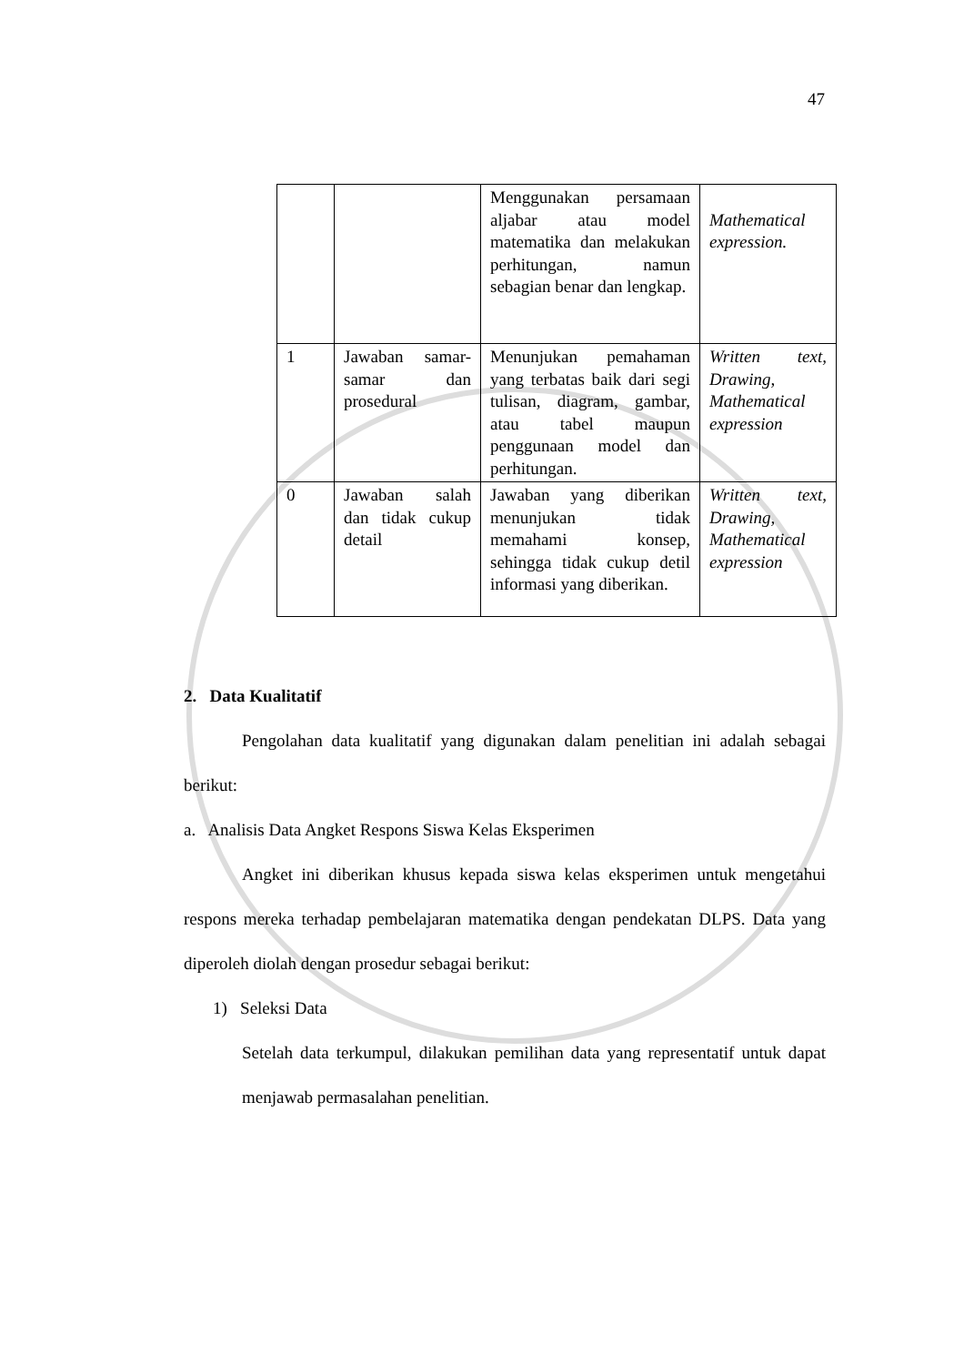47
| | | Menggunakan persamaan aljabar atau model matematika dan melakukan perhitungan, namun sebagian benar dan lengkap. | Mathematical expression. |
| 1 | Jawaban samar-samar dan prosedural | Menunjukan pemahaman yang terbatas baik dari segi tulisan, diagram, gambar, atau tabel maupun penggunaan model dan perhitungan. | Written text, Drawing, Mathematical expression |
| 0 | Jawaban salah dan tidak cukup detail | Jawaban yang diberikan menunjukan tidak memahami konsep, sehingga tidak cukup detil informasi yang diberikan. | Written text, Drawing, Mathematical expression |
2. Data Kualitatif
Pengolahan data kualitatif yang digunakan dalam penelitian ini adalah sebagai berikut:
a. Analisis Data Angket Respons Siswa Kelas Eksperimen
Angket ini diberikan khusus kepada siswa kelas eksperimen untuk mengetahui respons mereka terhadap pembelajaran matematika dengan pendekatan DLPS. Data yang diperoleh diolah dengan prosedur sebagai berikut:
1) Seleksi Data
Setelah data terkumpul, dilakukan pemilihan data yang representatif untuk dapat menjawab permasalahan penelitian.